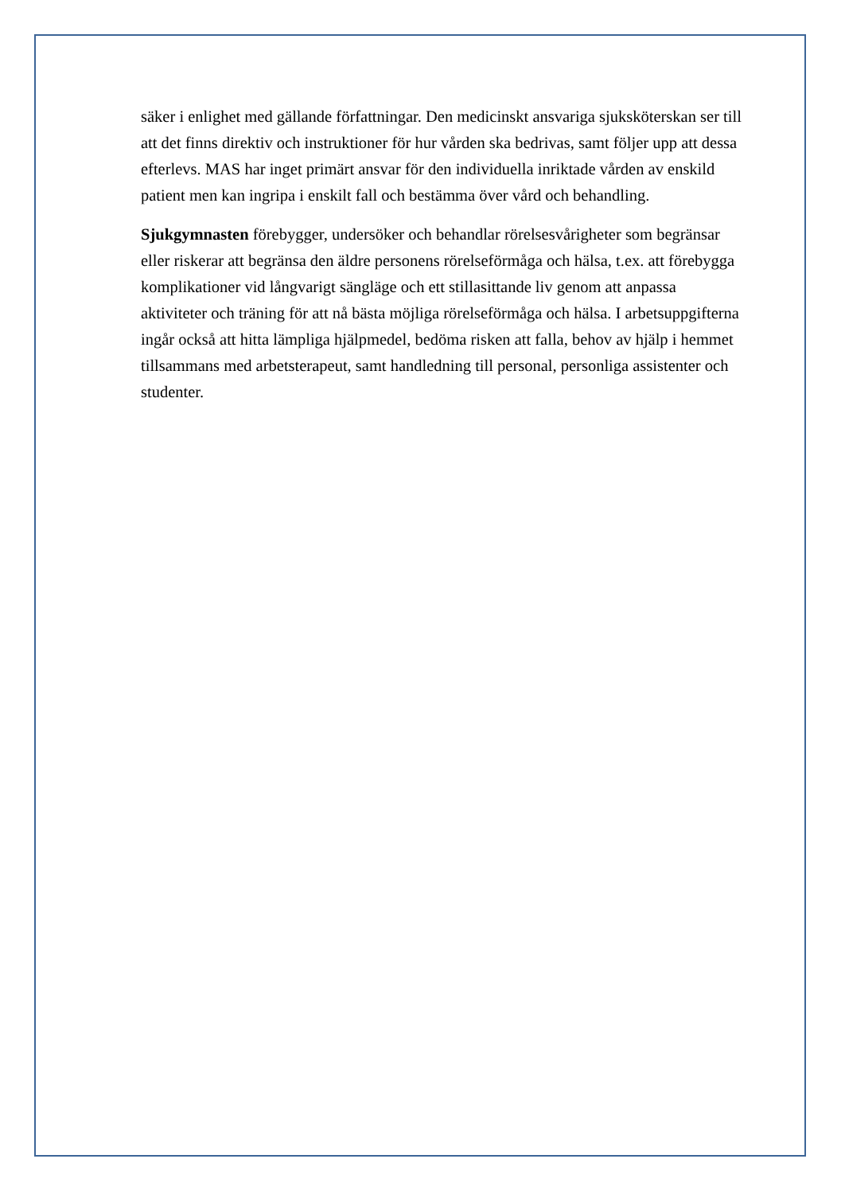säker i enlighet med gällande författningar. Den medicinskt ansvariga sjuksköterskan ser till att det finns direktiv och instruktioner för hur vården ska bedrivas, samt följer upp att dessa efterlevs. MAS har inget primärt ansvar för den individuella inriktade vården av enskild patient men kan ingripa i enskilt fall och bestämma över vård och behandling.
Sjukgymnasten förebygger, undersöker och behandlar rörelsesvårigheter som begränsar eller riskerar att begränsa den äldre personens rörelseförmåga och hälsa, t.ex. att förebygga komplikationer vid långvarigt sängläge och ett stillasittande liv genom att anpassa aktiviteter och träning för att nå bästa möjliga rörelseförmåga och hälsa. I arbetsuppgifterna ingår också att hitta lämpliga hjälpmedel, bedöma risken att falla, behov av hjälp i hemmet tillsammans med arbetsterapeut, samt handledning till personal, personliga assistenter och studenter.